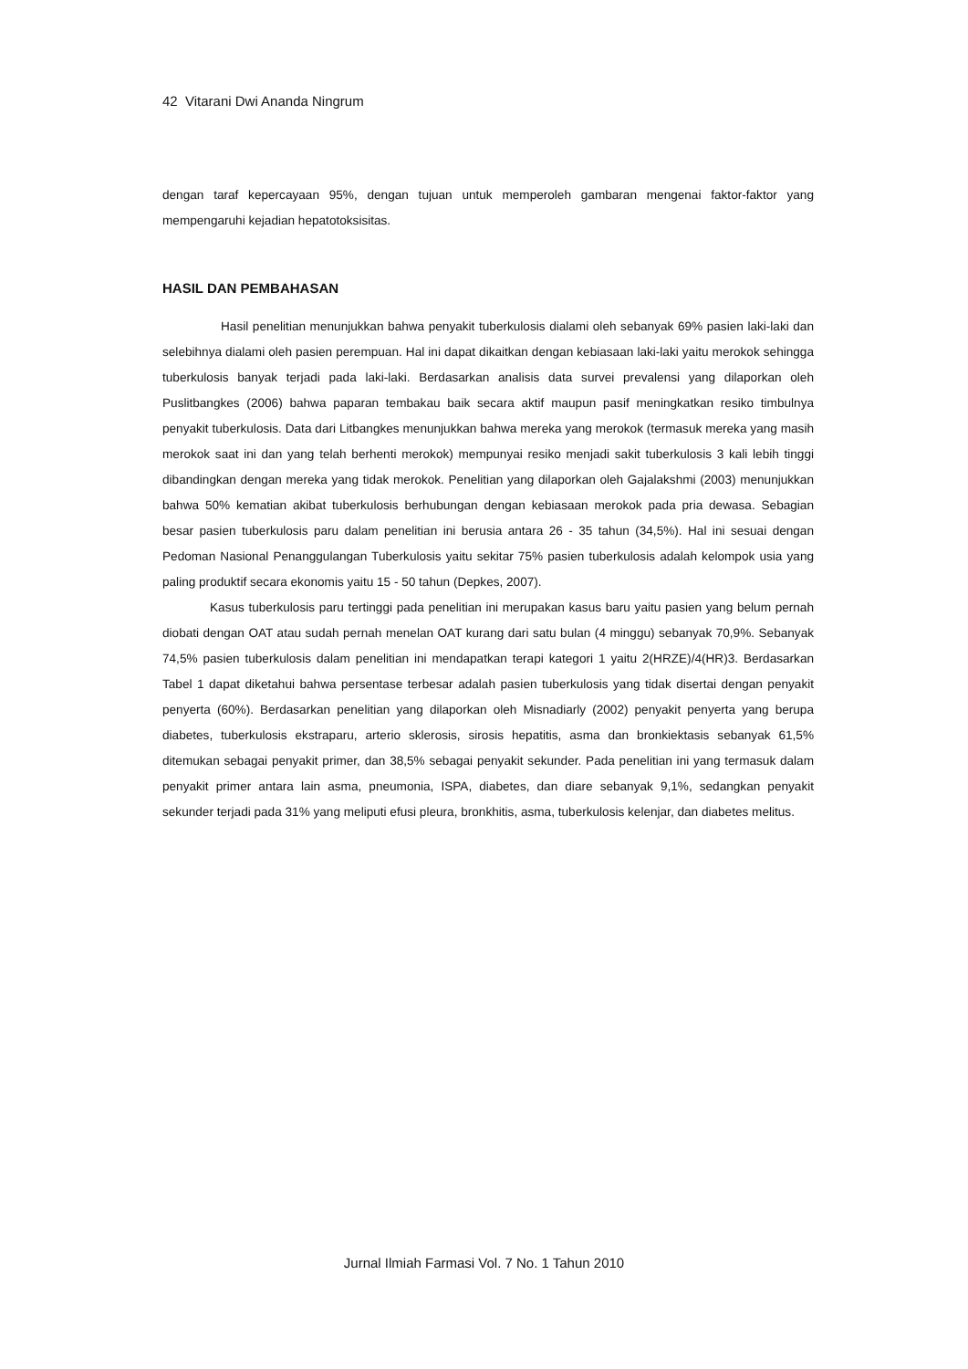42 Vitarani Dwi Ananda Ningrum
dengan taraf kepercayaan 95%, dengan tujuan untuk memperoleh gambaran mengenai faktor-faktor yang mempengaruhi kejadian hepatotoksisitas.
HASIL DAN PEMBAHASAN
Hasil penelitian menunjukkan bahwa penyakit tuberkulosis dialami oleh sebanyak 69% pasien laki-laki dan selebihnya dialami oleh pasien perempuan. Hal ini dapat dikaitkan dengan kebiasaan laki-laki yaitu merokok sehingga tuberkulosis banyak terjadi pada laki-laki. Berdasarkan analisis data survei prevalensi yang dilaporkan oleh Puslitbangkes (2006) bahwa paparan tembakau baik secara aktif maupun pasif meningkatkan resiko timbulnya penyakit tuberkulosis. Data dari Litbangkes menunjukkan bahwa mereka yang merokok (termasuk mereka yang masih merokok saat ini dan yang telah berhenti merokok) mempunyai resiko menjadi sakit tuberkulosis 3 kali lebih tinggi dibandingkan dengan mereka yang tidak merokok. Penelitian yang dilaporkan oleh Gajalakshmi (2003) menunjukkan bahwa 50% kematian akibat tuberkulosis berhubungan dengan kebiasaan merokok pada pria dewasa. Sebagian besar pasien tuberkulosis paru dalam penelitian ini berusia antara 26 - 35 tahun (34,5%). Hal ini sesuai dengan Pedoman Nasional Penanggulangan Tuberkulosis yaitu sekitar 75% pasien tuberkulosis adalah kelompok usia yang paling produktif secara ekonomis yaitu 15 - 50 tahun (Depkes, 2007).
Kasus tuberkulosis paru tertinggi pada penelitian ini merupakan kasus baru yaitu pasien yang belum pernah diobati dengan OAT atau sudah pernah menelan OAT kurang dari satu bulan (4 minggu) sebanyak 70,9%. Sebanyak 74,5% pasien tuberkulosis dalam penelitian ini mendapatkan terapi kategori 1 yaitu 2(HRZE)/4(HR)3. Berdasarkan Tabel 1 dapat diketahui bahwa persentase terbesar adalah pasien tuberkulosis yang tidak disertai dengan penyakit penyerta (60%). Berdasarkan penelitian yang dilaporkan oleh Misnadiarly (2002) penyakit penyerta yang berupa diabetes, tuberkulosis ekstraparu, arterio sklerosis, sirosis hepatitis, asma dan bronkiektasis sebanyak 61,5% ditemukan sebagai penyakit primer, dan 38,5% sebagai penyakit sekunder. Pada penelitian ini yang termasuk dalam penyakit primer antara lain asma, pneumonia, ISPA, diabetes, dan diare sebanyak 9,1%, sedangkan penyakit sekunder terjadi pada 31% yang meliputi efusi pleura, bronkhitis, asma, tuberkulosis kelenjar, dan diabetes melitus.
Jurnal Ilmiah Farmasi Vol. 7 No. 1 Tahun 2010